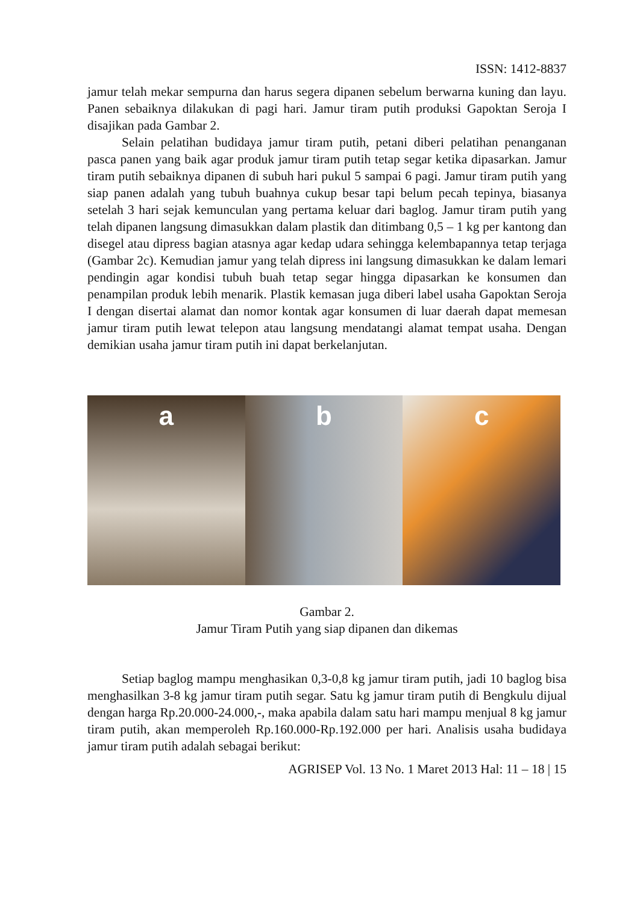ISSN: 1412-8837
jamur telah mekar sempurna dan harus segera dipanen sebelum berwarna kuning dan layu. Panen sebaiknya dilakukan di pagi hari. Jamur tiram putih produksi Gapoktan Seroja I disajikan pada Gambar 2.
Selain pelatihan budidaya jamur tiram putih, petani diberi pelatihan penanganan pasca panen yang baik agar produk jamur tiram putih tetap segar ketika dipasarkan. Jamur tiram putih sebaiknya dipanen di subuh hari pukul 5 sampai 6 pagi. Jamur tiram putih yang siap panen adalah yang tubuh buahnya cukup besar tapi belum pecah tepinya, biasanya setelah 3 hari sejak kemunculan yang pertama keluar dari baglog. Jamur tiram putih yang telah dipanen langsung dimasukkan dalam plastik dan ditimbang 0,5 – 1 kg per kantong dan disegel atau dipress bagian atasnya agar kedap udara sehingga kelembapannya tetap terjaga (Gambar 2c). Kemudian jamur yang telah dipress ini langsung dimasukkan ke dalam lemari pendingin agar kondisi tubuh buah tetap segar hingga dipasarkan ke konsumen dan penampilan produk lebih menarik. Plastik kemasan juga diberi label usaha Gapoktan Seroja I dengan disertai alamat dan nomor kontak agar konsumen di luar daerah dapat memesan jamur tiram putih lewat telepon atau langsung mendatangi alamat tempat usaha. Dengan demikian usaha jamur tiram putih ini dapat berkelanjutan.
a b c
Gambar 2.
Jamur Tiram Putih yang siap dipanen dan dikemas
Setiap baglog mampu menghasikan 0,3-0,8 kg jamur tiram putih, jadi 10 baglog bisa menghasilkan 3-8 kg jamur tiram putih segar. Satu kg jamur tiram putih di Bengkulu dijual dengan harga Rp.20.000-24.000,-, maka apabila dalam satu hari mampu menjual 8 kg jamur tiram putih, akan memperoleh Rp.160.000-Rp.192.000 per hari. Analisis usaha budidaya jamur tiram putih adalah sebagai berikut:
AGRISEP Vol. 13 No. 1 Maret 2013 Hal: 11 – 18 | 15